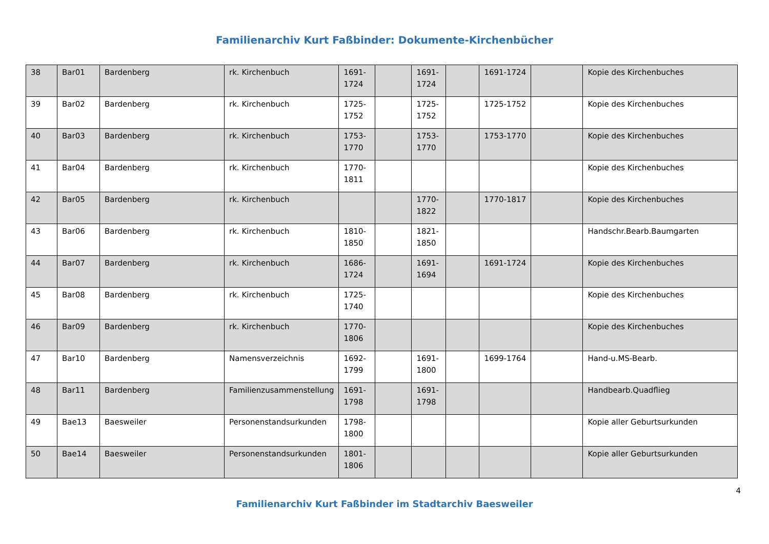Familienarchiv Kurt Faßbinder: Dokumente-Kirchenbücher
| 38 | Bar01 | Bardenberg | rk. Kirchenbuch | 1691-1724 | | 1691-1724 | | 1691-1724 | | Kopie des Kirchenbuches |
| 39 | Bar02 | Bardenberg | rk. Kirchenbuch | 1725-1752 | | 1725-1752 | | 1725-1752 | | Kopie des Kirchenbuches |
| 40 | Bar03 | Bardenberg | rk. Kirchenbuch | 1753-1770 | | 1753-1770 | | 1753-1770 | | Kopie des Kirchenbuches |
| 41 | Bar04 | Bardenberg | rk. Kirchenbuch | 1770-1811 | | | | | | Kopie des Kirchenbuches |
| 42 | Bar05 | Bardenberg | rk. Kirchenbuch | | | 1770-1822 | | 1770-1817 | | Kopie des Kirchenbuches |
| 43 | Bar06 | Bardenberg | rk. Kirchenbuch | 1810-1850 | | 1821-1850 | | | | Handschr.Bearb.Baumgarten |
| 44 | Bar07 | Bardenberg | rk. Kirchenbuch | 1686-1724 | | 1691-1694 | | 1691-1724 | | Kopie des Kirchenbuches |
| 45 | Bar08 | Bardenberg | rk. Kirchenbuch | 1725-1740 | | | | | | Kopie des Kirchenbuches |
| 46 | Bar09 | Bardenberg | rk. Kirchenbuch | 1770-1806 | | | | | | Kopie des Kirchenbuches |
| 47 | Bar10 | Bardenberg | Namensverzeichnis | 1692-1799 | | 1691-1800 | | 1699-1764 | | Hand-u.MS-Bearb. |
| 48 | Bar11 | Bardenberg | Familienzusammenstellung | 1691-1798 | | 1691-1798 | | | | Handbearb.Quadflieg |
| 49 | Bae13 | Baesweiler | Personenstandsurkunden | 1798-1800 | | | | | | Kopie aller Geburtsurkunden |
| 50 | Bae14 | Baesweiler | Personenstandsurkunden | 1801-1806 | | | | | | Kopie aller Geburtsurkunden |
4
Familienarchiv Kurt Faßbinder im Stadtarchiv Baesweiler